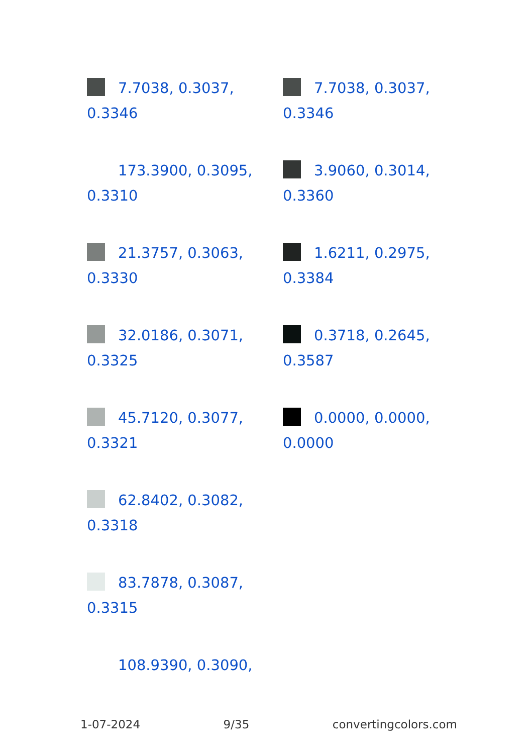7.7038, 0.3037, 0.3346
7.7038, 0.3037, 0.3346
173.3900, 0.3095, 0.3310
3.9060, 0.3014, 0.3360
21.3757, 0.3063, 0.3330
1.6211, 0.2975, 0.3384
32.0186, 0.3071, 0.3325
0.3718, 0.2645, 0.3587
45.7120, 0.3077, 0.3321
0.0000, 0.0000, 0.0000
62.8402, 0.3082, 0.3318
83.7878, 0.3087, 0.3315
108.9390, 0.3090,
1-07-2024 9/35 convertingcolors.com